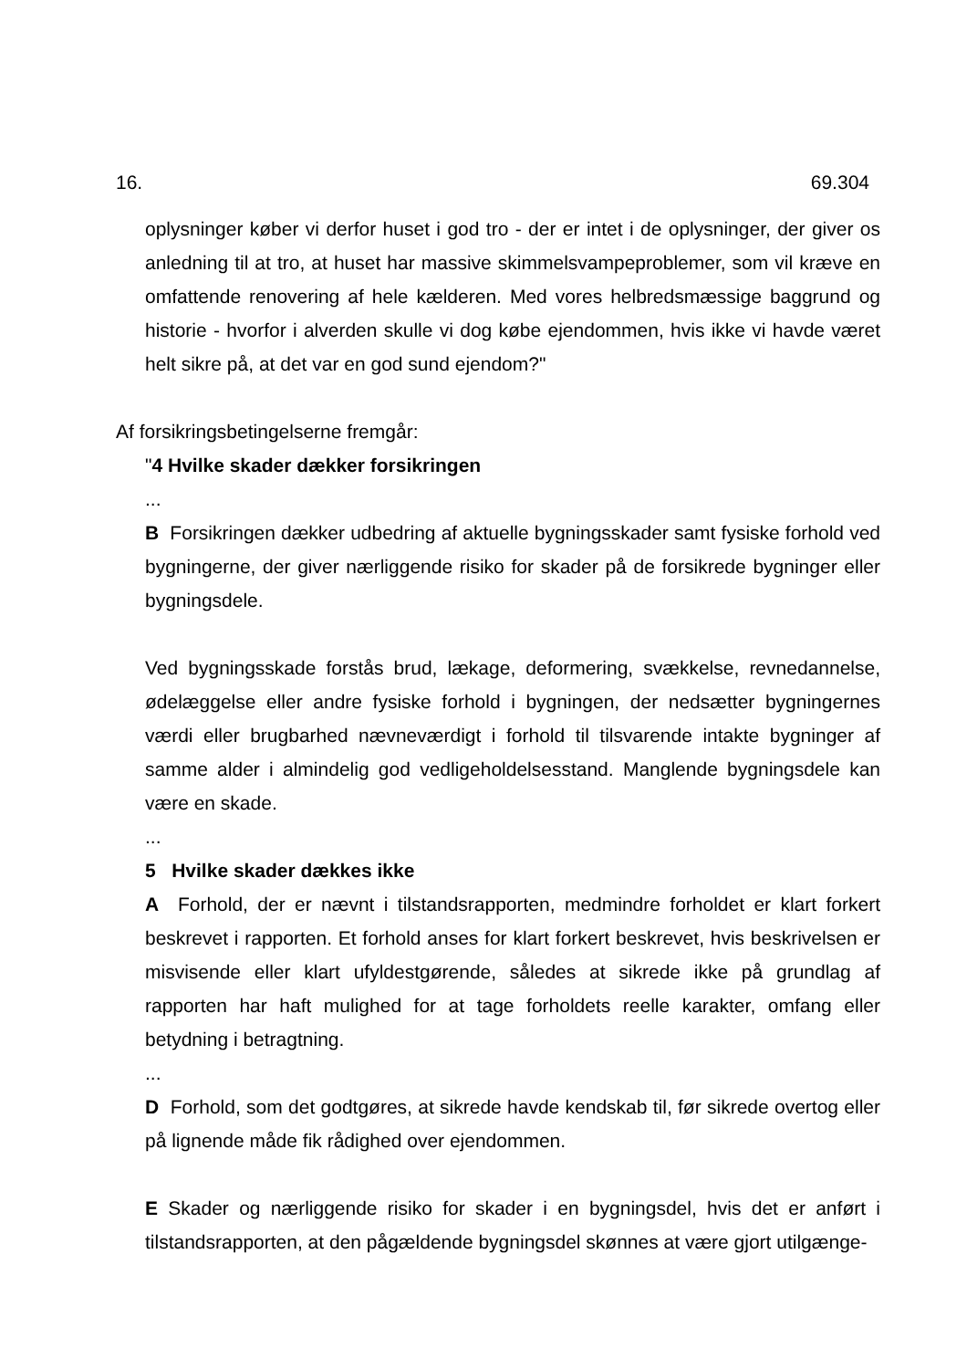16. 69.304
oplysninger køber vi derfor huset i god tro - der er intet i de oplysninger, der giver os anledning til at tro, at huset har massive skimmelsvampeproblemer, som vil kræve en omfattende renovering af hele kælderen. Med vores helbredsmæssige baggrund og historie - hvorfor i alverden skulle vi dog købe ejendommen, hvis ikke vi havde været helt sikre på, at det var en god sund ejendom?"
Af forsikringsbetingelserne fremgår:
"4 Hvilke skader dækker forsikringen
...
B Forsikringen dækker udbedring af aktuelle bygningsskader samt fysiske forhold ved bygningerne, der giver nærliggende risiko for skader på de forsikrede bygninger eller bygningsdele.
Ved bygningsskade forstås brud, lækage, deformering, svækkelse, revnedannelse, ødelæggelse eller andre fysiske forhold i bygningen, der nedsætter bygningernes værdi eller brugbarhed nævneværdigt i forhold til tilsvarende intakte bygninger af samme alder i almindelig god vedligeholdelsesstand. Manglende bygningsdele kan være en skade.
...
5 Hvilke skader dækkes ikke
A Forhold, der er nævnt i tilstandsrapporten, medmindre forholdet er klart forkert beskrevet i rapporten. Et forhold anses for klart forkert beskrevet, hvis beskrivelsen er misvisende eller klart ufyldestgørende, således at sikrede ikke på grundlag af rapporten har haft mulighed for at tage forholdets reelle karakter, omfang eller betydning i betragtning.
...
D Forhold, som det godtgøres, at sikrede havde kendskab til, før sikrede overtog eller på lignende måde fik rådighed over ejendommen.
E Skader og nærliggende risiko for skader i en bygningsdel, hvis det er anført i tilstandsrapporten, at den pågældende bygningsdel skønnes at være gjort utilgænge-